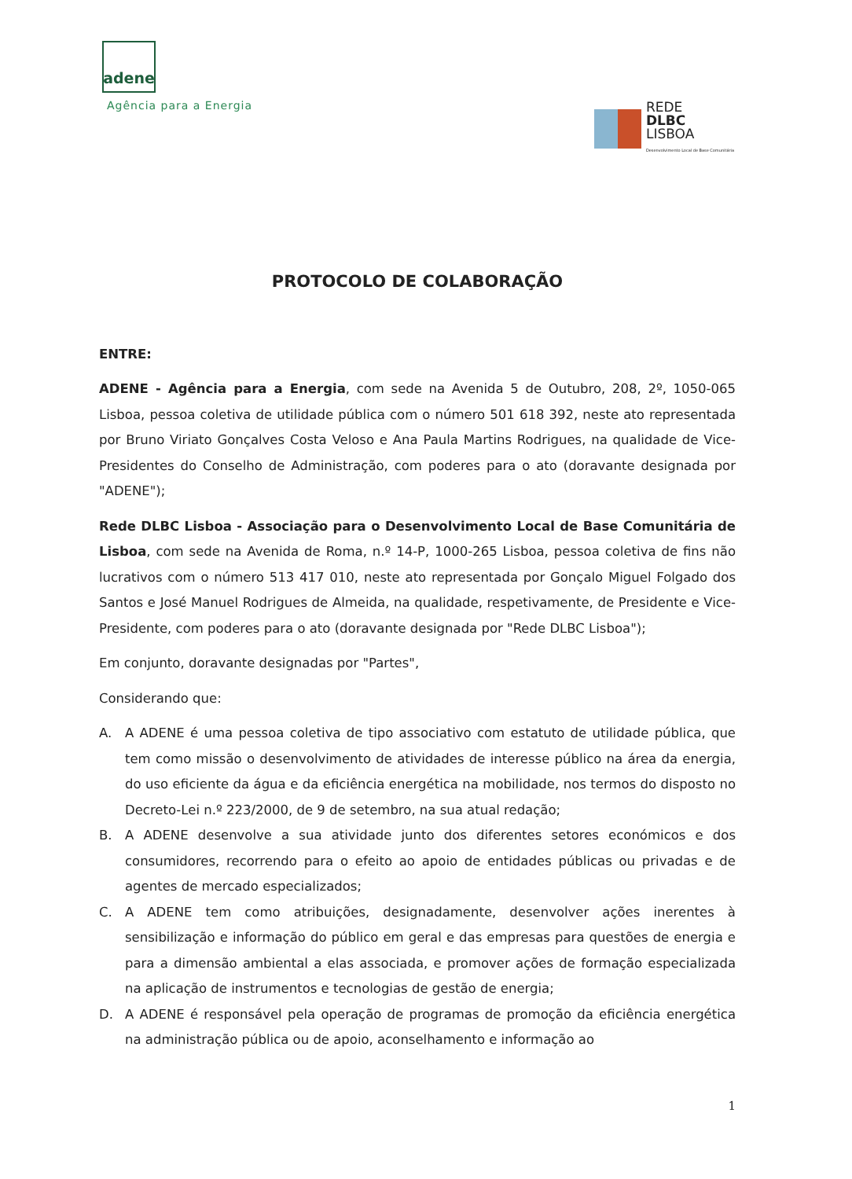adene
Agência para a Energia
REDE
DLBC
LISBOA
Desenvolvimento Local de Base Comunitária
PROTOCOLO DE COLABORAÇÃO
ENTRE:
ADENE - Agência para a Energia, com sede na Avenida 5 de Outubro, 208, 2º, 1050-065 Lisboa, pessoa coletiva de utilidade pública com o número 501 618 392, neste ato representada por Bruno Viriato Gonçalves Costa Veloso e Ana Paula Martins Rodrigues, na qualidade de Vice-Presidentes do Conselho de Administração, com poderes para o ato (doravante designada por "ADENE");
Rede DLBC Lisboa - Associação para o Desenvolvimento Local de Base Comunitária de Lisboa, com sede na Avenida de Roma, n.º 14-P, 1000-265 Lisboa, pessoa coletiva de fins não lucrativos com o número 513 417 010, neste ato representada por Gonçalo Miguel Folgado dos Santos e José Manuel Rodrigues de Almeida, na qualidade, respetivamente, de Presidente e Vice-Presidente, com poderes para o ato (doravante designada por "Rede DLBC Lisboa");
Em conjunto, doravante designadas por "Partes",
Considerando que:
A. A ADENE é uma pessoa coletiva de tipo associativo com estatuto de utilidade pública, que tem como missão o desenvolvimento de atividades de interesse público na área da energia, do uso eficiente da água e da eficiência energética na mobilidade, nos termos do disposto no Decreto-Lei n.º 223/2000, de 9 de setembro, na sua atual redação;
B. A ADENE desenvolve a sua atividade junto dos diferentes setores económicos e dos consumidores, recorrendo para o efeito ao apoio de entidades públicas ou privadas e de agentes de mercado especializados;
C. A ADENE tem como atribuições, designadamente, desenvolver ações inerentes à sensibilização e informação do público em geral e das empresas para questões de energia e para a dimensão ambiental a elas associada, e promover ações de formação especializada na aplicação de instrumentos e tecnologias de gestão de energia;
D. A ADENE é responsável pela operação de programas de promoção da eficiência energética na administração pública ou de apoio, aconselhamento e informação ao
1